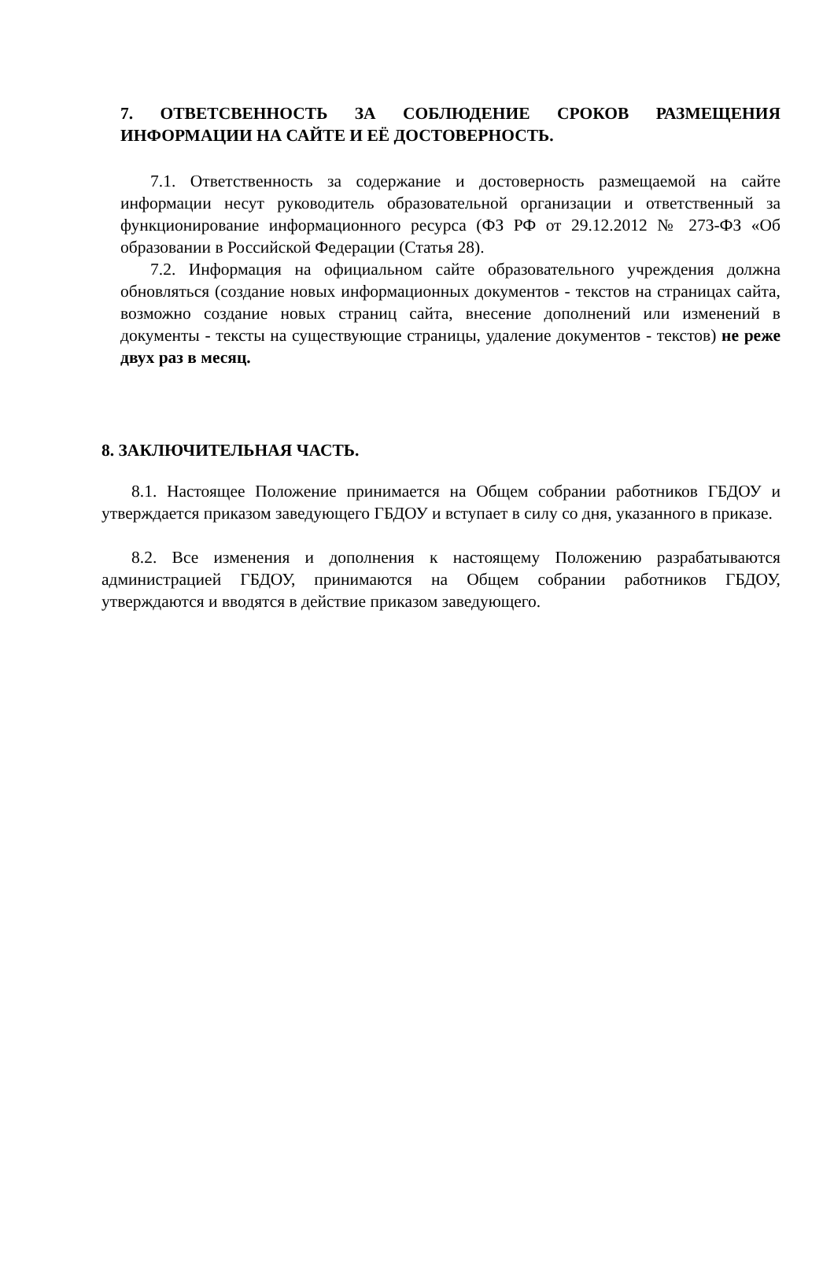7. ОТВЕТСВЕННОСТЬ ЗА СОБЛЮДЕНИЕ СРОКОВ РАЗМЕЩЕНИЯ ИНФОРМАЦИИ НА САЙТЕ И ЕЁ ДОСТОВЕРНОСТЬ.
7.1. Ответственность за содержание и достоверность размещаемой на сайте информации несут руководитель образовательной организации и ответственный за функционирование информационного ресурса (ФЗ РФ от 29.12.2012 № 273-ФЗ «Об образовании в Российской Федерации (Статья 28).
7.2. Информация на официальном сайте образовательного учреждения должна обновляться (создание новых информационных документов - текстов на страницах сайта, возможно создание новых страниц сайта, внесение дополнений или изменений в документы - тексты на существующие страницы, удаление документов - текстов) не реже двух раз в месяц.
8. ЗАКЛЮЧИТЕЛЬНАЯ ЧАСТЬ.
8.1. Настоящее Положение принимается на Общем собрании работников ГБДОУ и утверждается приказом заведующего ГБДОУ и вступает в силу со дня, указанного в приказе.
8.2. Все изменения и дополнения к настоящему Положению разрабатываются администрацией ГБДОУ, принимаются на Общем собрании работников ГБДОУ, утверждаются и вводятся в действие приказом заведующего.